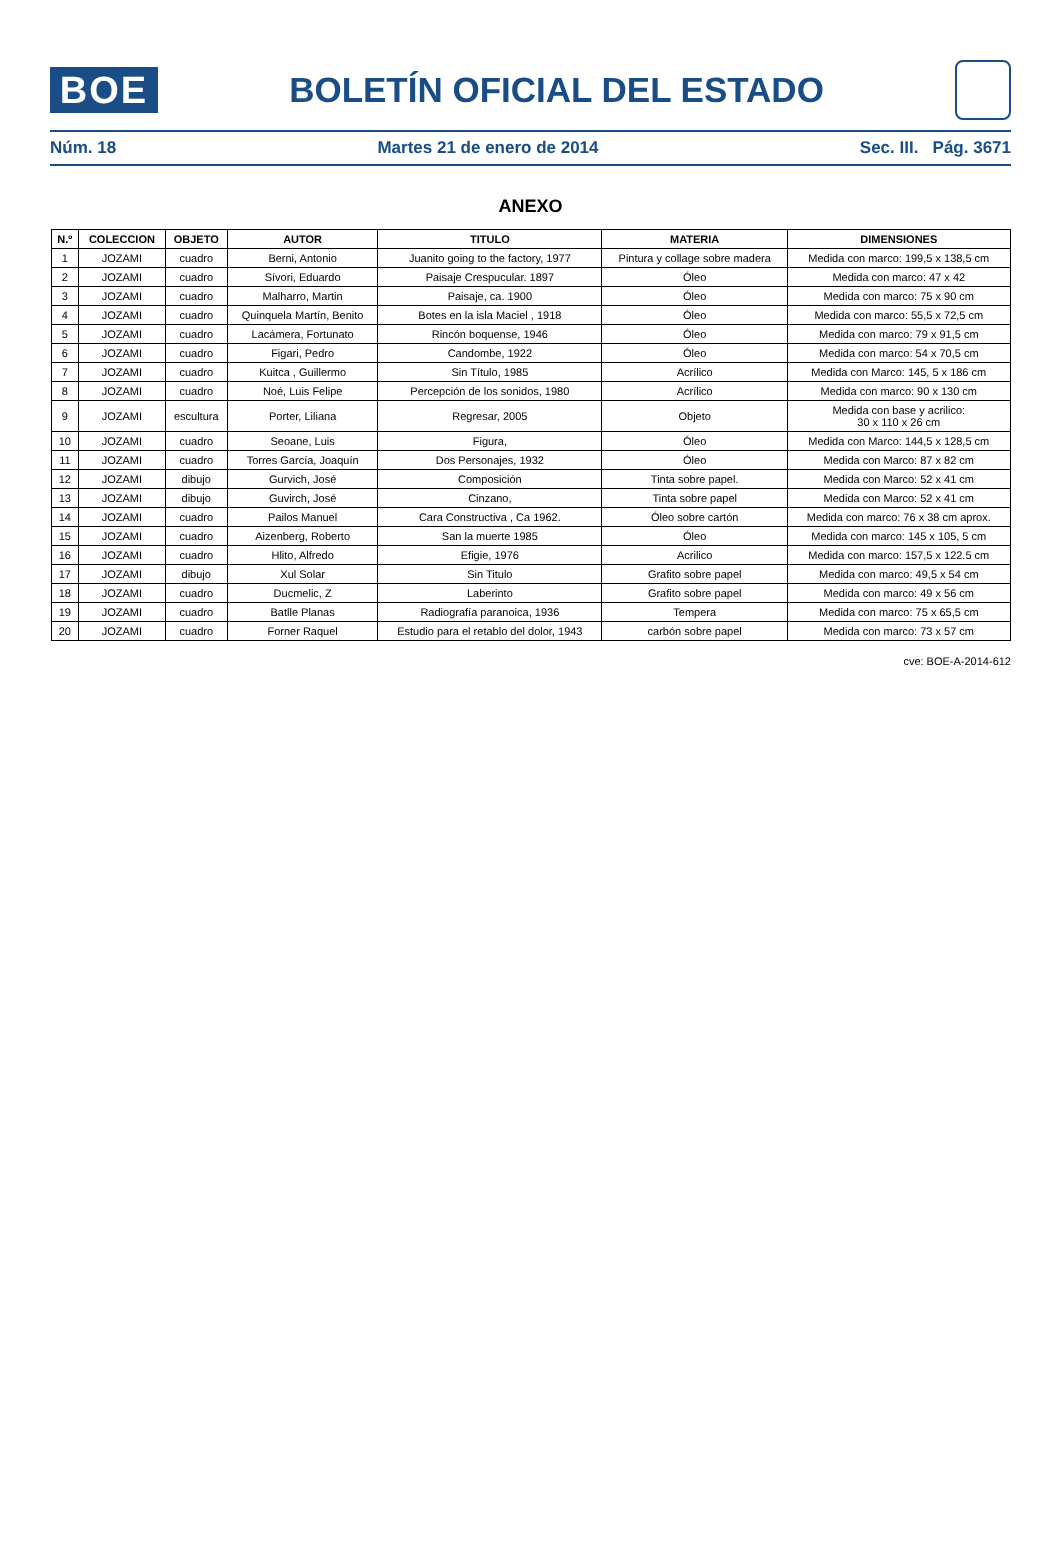BOE
BOLETÍN OFICIAL DEL ESTADO
Núm. 18 Martes 21 de enero de 2014 Sec. III. Pág. 3671
ANEXO
| N.º | COLECCION | OBJETO | AUTOR | TITULO | MATERIA | DIMENSIONES |
| --- | --- | --- | --- | --- | --- | --- |
| 1 | JOZAMI | cuadro | Berni, Antonio | Juanito going to the factory, 1977 | Pintura y collage sobre madera | Medida con marco: 199,5 x 138,5 cm |
| 2 | JOZAMI | cuadro | Sívori, Eduardo | Paisaje Crespucular. 1897 | Óleo | Medida con marco: 47 x 42 |
| 3 | JOZAMI | cuadro | Malharro, Martin | Paisaje, ca. 1900 | Óleo | Medida con marco: 75 x 90 cm |
| 4 | JOZAMI | cuadro | Quinquela Martín, Benito | Botes en la isla Maciel , 1918 | Óleo | Medida con marco: 55,5 x 72,5 cm |
| 5 | JOZAMI | cuadro | Lacámera, Fortunato | Rincón boquense, 1946 | Óleo | Medida con marco: 79 x 91,5 cm |
| 6 | JOZAMI | cuadro | Figari, Pedro | Candombe, 1922 | Óleo | Medida con marco: 54 x 70,5 cm |
| 7 | JOZAMI | cuadro | Kuitca , Guillermo | Sin Título, 1985 | Acrílico | Medida con Marco: 145, 5 x 186 cm |
| 8 | JOZAMI | cuadro | Noé, Luis Felipe | Percepción de los sonidos, 1980 | Acrílico | Medida con marco: 90 x 130 cm |
| 9 | JOZAMI | escultura | Porter, Liliana | Regresar, 2005 | Objeto | Medida con base y acrilico: 30 x 110 x 26 cm |
| 10 | JOZAMI | cuadro | Seoane, Luis | Figura, | Óleo | Medida con Marco: 144,5 x 128,5 cm |
| 11 | JOZAMI | cuadro | Torres García, Joaquín | Dos Personajes, 1932 | Óleo | Medida con Marco: 87 x 82 cm |
| 12 | JOZAMI | dibujo | Gurvich, José | Composición | Tinta sobre papel. | Medida con Marco: 52 x 41 cm |
| 13 | JOZAMI | dibujo | Guvirch, José | Cinzano, | Tinta sobre papel | Medida con Marco: 52 x 41 cm |
| 14 | JOZAMI | cuadro | Pailos Manuel | Cara Constructiva , Ca 1962. | Óleo sobre cartón | Medida con marco: 76 x 38 cm aprox. |
| 15 | JOZAMI | cuadro | Aizenberg, Roberto | San la muerte 1985 | Óleo | Medida con marco: 145 x 105, 5 cm |
| 16 | JOZAMI | cuadro | Hlito, Alfredo | Efigie, 1976 | Acrilico | Medida con marco: 157,5 x 122.5 cm |
| 17 | JOZAMI | dibujo | Xul Solar | Sin Titulo | Grafito sobre papel | Medida con marco: 49,5 x 54 cm |
| 18 | JOZAMI | cuadro | Ducmelic, Z | Laberinto | Grafito sobre papel | Medida con marco: 49 x 56 cm |
| 19 | JOZAMI | cuadro | Batlle Planas | Radiografía paranoica, 1936 | Tempera | Medida con marco: 75 x 65,5 cm |
| 20 | JOZAMI | cuadro | Forner Raquel | Estudio para el retablo del dolor, 1943 | carbón sobre papel | Medida con marco: 73 x 57 cm |
cve: BOE-A-2014-612